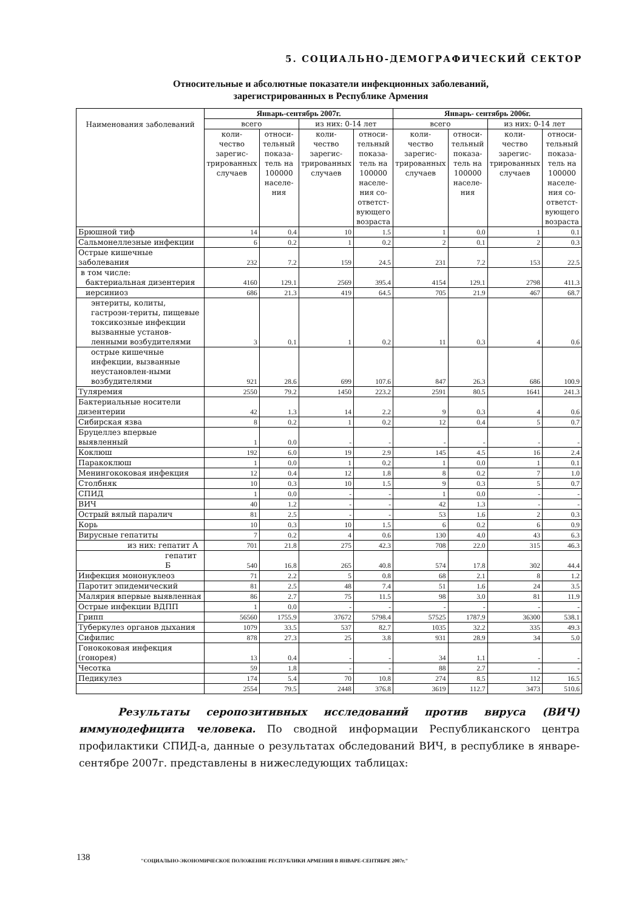5. СОЦИАЛЬНО-ДЕМОГРАФИЧЕСКИЙ СЕКТОР
Относительные и абсолютные показатели инфекционных заболеваний,
зарегистрированных в Республике Армения
| Наименования заболеваний | Январь-сентябрь 2007г. | | | | Январь- сентябрь 2006г. | | | |
| --- | --- | --- | --- | --- | --- | --- | --- | --- |
| | всего | | из них: 0-14 лет | | всего | | из них: 0-14 лет | |
| | коли- чество зарегис-трированных случаев | относи-тельный показа-тель на 100000 населе-ния | коли- чество зарегис-трированных случаев | относи-тельный показа-тель на 100000 населе-ния со-ответст-вующего возраста | коли- чество зарегис-трированных случаев | относи-тельный показа-тель на 100000 населе-ния | коли- чество зарегис-трированных случаев | относи-тельный показа-тель на 100000 населе-ния со-ответст-вующего возраста |
| Брюшной тиф | 14 | 0.4 | 10 | 1.5 | 1 | 0.0 | 1 | 0.1 |
| Сальмонеллезные инфекции | 6 | 0.2 | 1 | 0.2 | 2 | 0.1 | 2 | 0.3 |
| Острые кишечные заболевания | 232 | 7.2 | 159 | 24.5 | 231 | 7.2 | 153 | 22.5 |
| в том числе: бактериальная дизентерия | 4160 | 129.1 | 2569 | 395.4 | 4154 | 129.1 | 2798 | 411.3 |
| иерсиниоз | 686 | 21.3 | 419 | 64.5 | 705 | 21.9 | 467 | 68.7 |
| энтериты, колиты, гастроэн-териты, пищевые токсикозные инфекции вызванные установ-ленными возбудителями | 3 | 0.1 | 1 | 0.2 | 11 | 0.3 | 4 | 0.6 |
| острые кишечные инфекции, вызванные неустановлен-ными возбудителями | 921 | 28.6 | 699 | 107.6 | 847 | 26.3 | 686 | 100.9 |
| Туляремия | 2550 | 79.2 | 1450 | 223.2 | 2591 | 80.5 | 1641 | 241.3 |
| Бактериальные носители дизентерии | 42 | 1.3 | 14 | 2.2 | 9 | 0.3 | 4 | 0.6 |
| Сибирская язва | 8 | 0.2 | 1 | 0.2 | 12 | 0.4 | 5 | 0.7 |
| Бруцеллез впервые выявленный | 1 | 0.0 | - | - | - | - | - | - |
| Коклюш | 192 | 6.0 | 19 | 2.9 | 145 | 4.5 | 16 | 2.4 |
| Паракоклюш | 1 | 0.0 | 1 | 0.2 | 1 | 0.0 | 1 | 0.1 |
| Менингококовая инфекция | 12 | 0.4 | 12 | 1.8 | 8 | 0.2 | 7 | 1.0 |
| Столбняк | 10 | 0.3 | 10 | 1.5 | 9 | 0.3 | 5 | 0.7 |
| СПИД | 1 | 0.0 | - | - | 1 | 0.0 | - | - |
| ВИЧ | 40 | 1.2 | - | - | 42 | 1.3 | - | - |
| Острый вялый паралич | 81 | 2.5 | - | - | 53 | 1.6 | 2 | 0.3 |
| Корь | 10 | 0.3 | 10 | 1.5 | 6 | 0.2 | 6 | 0.9 |
| Вирусные гепатиты | 7 | 0.2 | 4 | 0.6 | 130 | 4.0 | 43 | 6.3 |
| из них: гепатит А | 701 | 21.8 | 275 | 42.3 | 708 | 22.0 | 315 | 46.3 |
| гепатит Б | 540 | 16.8 | 265 | 40.8 | 574 | 17.8 | 302 | 44.4 |
| Инфекция мононуклеоз | 71 | 2.2 | 5 | 0.8 | 68 | 2.1 | 8 | 1.2 |
| Паротит эпидемический | 81 | 2.5 | 48 | 7.4 | 51 | 1.6 | 24 | 3.5 |
| Малярия впервые выявленная | 86 | 2.7 | 75 | 11.5 | 98 | 3.0 | 81 | 11.9 |
| Острые инфекции ВДПП | 1 | 0.0 | - | - | - | - | - | - |
| Грипп | 56560 | 1755.9 | 37672 | 5798.4 | 57525 | 1787.9 | 36300 | 538.1 |
| Туберкулез органов дыхания | 1079 | 33.5 | 537 | 82.7 | 1035 | 32.2 | 335 | 49.3 |
| Сифилис | 878 | 27.3 | 25 | 3.8 | 931 | 28.9 | 34 | 5.0 |
| Гонококовая инфекция (гонорея) | 13 | 0.4 | - | - | 34 | 1.1 | - | - |
| Чесотка | 59 | 1.8 | - | - | 88 | 2.7 | - | - |
| Педикулез | 174 | 5.4 | 70 | 10.8 | 274 | 8.5 | 112 | 16.5 |
| | 2554 | 79.5 | 2448 | 376.8 | 3619 | 112.7 | 3473 | 510.6 |
Результаты серопозитивных исследований против вируса (ВИЧ) иммунодефицита человека. По сводной информации Республиканского центра профилактики СПИД-а, данные о результатах обследований ВИЧ, в республике в январе-сентябре 2007г. представлены в нижеследующих таблицах:
138
"СОЦИАЛЬНО-ЭКОНОМИЧЕСКОЕ ПОЛОЖЕНИЕ РЕСПУБЛИКИ АРМЕНИЯ В ЯНВАРЕ-СЕНТЯБРЕ 2007г."